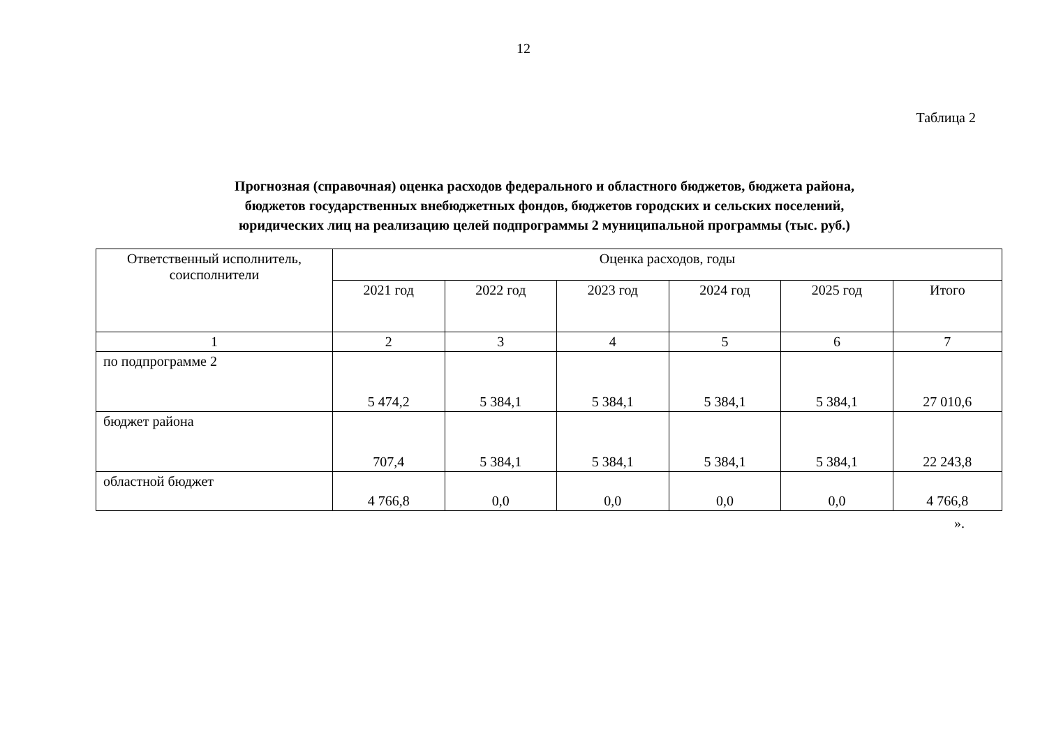12
Таблица 2
Прогнозная (справочная) оценка расходов федерального и областного бюджетов, бюджета района,
бюджетов государственных внебюджетных фондов, бюджетов городских и сельских поселений,
юридических лиц на реализацию целей подпрограммы 2 муниципальной программы (тыс. руб.)
| Ответственный исполнитель, соисполнители | Оценка расходов, годы | | | | | |
| --- | --- | --- | --- | --- | --- | --- |
| | 2021 год | 2022 год | 2023 год | 2024 год | 2025 год | Итого |
| 1 | 2 | 3 | 4 | 5 | 6 | 7 |
| по подпрограмме 2 | 5 474,2 | 5 384,1 | 5 384,1 | 5 384,1 | 5 384,1 | 27 010,6 |
| бюджет района | 707,4 | 5 384,1 | 5 384,1 | 5 384,1 | 5 384,1 | 22 243,8 |
| областной бюджет | 4 766,8 | 0,0 | 0,0 | 0,0 | 0,0 | 4 766,8 |
».